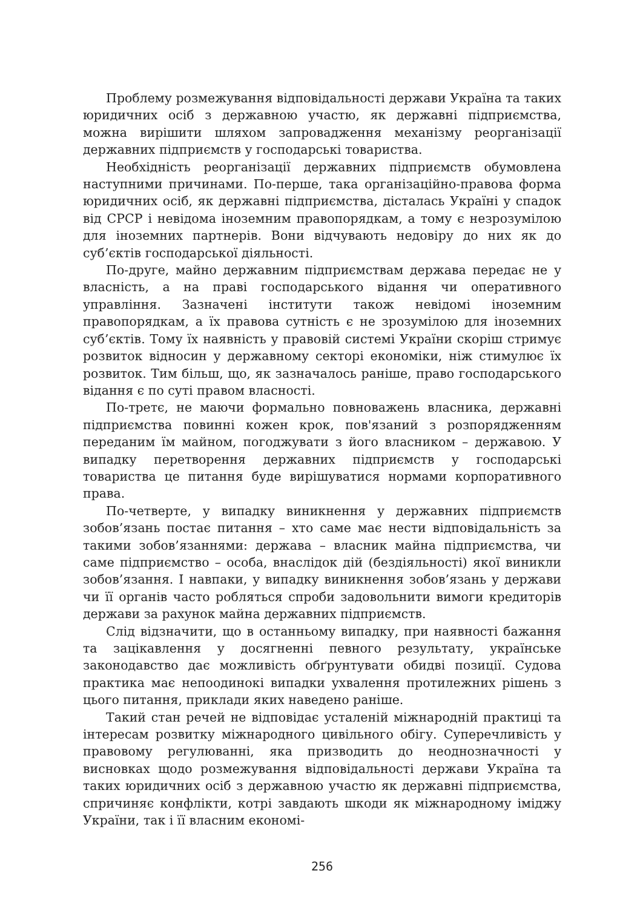Проблему розмежування відповідальності держави Україна та таких юридичних осіб з державною участю, як державні підприємства, можна вирішити шляхом запровадження механізму реорганізації державних підприємств у господарські товариства.
Необхідність реорганізації державних підприємств обумовлена наступними причинами. По-перше, така організаційно-правова форма юридичних осіб, як державні підприємства, дісталась Україні у спадок від СРСР і невідома іноземним правопорядкам, а тому є незрозумілою для іноземних партнерів. Вони відчувають недовіру до них як до суб’єктів господарської діяльності.
По-друге, майно державним підприємствам держава передає не у власність, а на праві господарського відання чи оперативного управління. Зазначені інститути також невідомі іноземним правопорядкам, а їх правова сутність є не зрозумілою для іноземних суб’єктів. Тому їх наявність у правовій системі України скоріш стримує розвиток відносин у державному секторі економіки, ніж стимулює їх розвиток. Тим більш, що, як зазначалось раніше, право господарського відання є по суті правом власності.
По-третє, не маючи формально повноважень власника, державні підприємства повинні кожен крок, пов'язаний з розпорядженням переданим їм майном, погоджувати з його власником – державою. У випадку перетворення державних підприємств у господарські товариства це питання буде вирішуватися нормами корпоративного права.
По-четверте, у випадку виникнення у державних підприємств зобов’язань постає питання – хто саме має нести відповідальність за такими зобов’язаннями: держава – власник майна підприємства, чи саме підприємство – особа, внаслідок дій (бездіяльності) якої виникли зобов’язання. І навпаки, у випадку виникнення зобов’язань у держави чи її органів часто робляться спроби задовольнити вимоги кредиторів держави за рахунок майна державних підприємств.
Слід відзначити, що в останньому випадку, при наявності бажання та зацікавлення у досягненні певного результату, українське законодавство дає можливість обґрунтувати обидві позиції. Судова практика має непоодинокі випадки ухвалення протилежних рішень з цього питання, приклади яких наведено раніше.
Такий стан речей не відповідає усталеній міжнародній практиці та інтересам розвитку міжнародного цивільного обігу. Суперечливість у правовому регулюванні, яка призводить до неоднозначності у висновках щодо розмежування відповідальності держави Україна та таких юридичних осіб з державною участю як державні підприємства, спричиняє конфлікти, котрі завдають шкоди як міжнародному іміджу України, так і її власним економі-
256